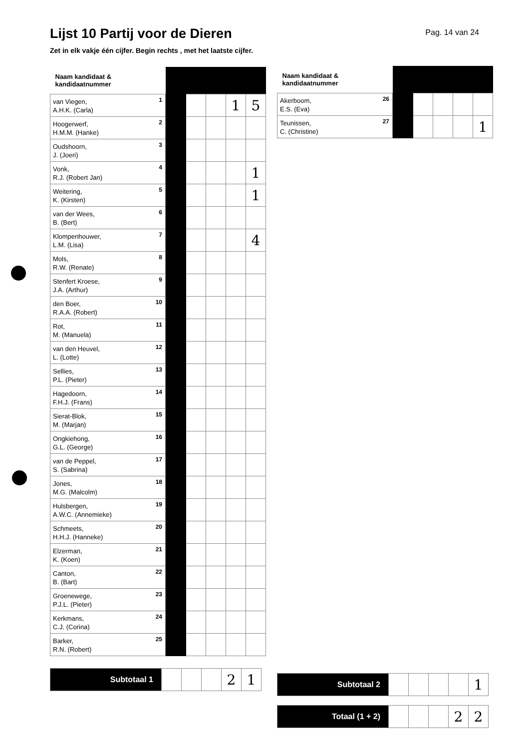Lijst 10 Partij voor de Dieren
Pag. 14 van 24
Zet in elk vakje één cijfer. Begin rechts , met het laatste cijfer.
| Naam kandidaat & kandidaatnummer | | | | | |
| --- | --- | --- | --- | --- | --- |
| van Viegen, A.H.K. (Carla) 1 | | | | 1 | 5 |
| Hoogerwerf, H.M.M. (Hanke) 2 | | | | | |
| Oudshoorn, J. (Joeri) 3 | | | | | |
| Vonk, R.J. (Robert Jan) 4 | | | | | 1 |
| Weitering, K. (Kirsten) 5 | | | | | 1 |
| van der Wees, B. (Bert) 6 | | | | | |
| Klompenhouwer, L.M. (Lisa) 7 | | | | | 4 |
| Mols, R.W. (Renate) 8 | | | | | |
| Stenfert Kroese, J.A. (Arthur) 9 | | | | | |
| den Boer, R.A.A. (Robert) 10 | | | | | |
| Rot, M. (Manuela) 11 | | | | | |
| van den Heuvel, L. (Lotte) 12 | | | | | |
| Sellies, P.L. (Pieter) 13 | | | | | |
| Hagedoorn, F.H.J. (Frans) 14 | | | | | |
| Sierat-Blok, M. (Marjan) 15 | | | | | |
| Ongkiehong, G.L. (George) 16 | | | | | |
| van de Peppel, S. (Sabrina) 17 | | | | | |
| Jones, M.G. (Malcolm) 18 | | | | | |
| Hulsbergen, A.W.C. (Annemieke) 19 | | | | | |
| Schmeets, H.H.J. (Hanneke) 20 | | | | | |
| Elzerman, K. (Koen) 21 | | | | | |
| Canton, B. (Bart) 22 | | | | | |
| Groenewege, P.J.L. (Pieter) 23 | | | | | |
| Kerkmans, C.J. (Corina) 24 | | | | | |
| Barker, R.N. (Robert) 25 | | | | | |
| Subtotaal 1 | | | | 2 | 1 |
| Naam kandidaat & kandidaatnummer | | | | | |
| --- | --- | --- | --- | --- | --- |
| Akerboom, E.S. (Eva) 26 | | | | | |
| Teunissen, C. (Christine) 27 | | | | | 1 |
| Subtotaal 2 | | | | | 1 |
| Totaal (1 + 2) | | | | 2 | 2 |